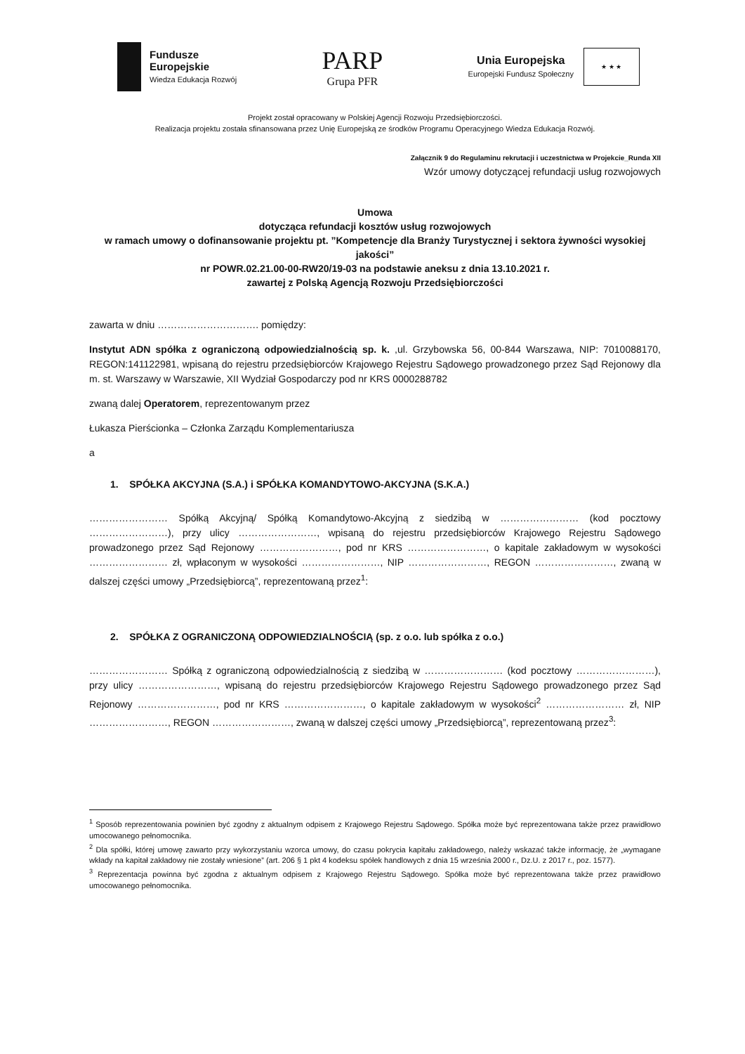Fundusze
Europejskie
Wiedza Edukacja Rozwój
PARP
Grupa PFR
Unia Europejska
Europejski Fundusz Społeczny
★ ★ ★
Projekt został opracowany w Polskiej Agencji Rozwoju Przedsiębiorczości.
Realizacja projektu została sfinansowana przez Unię Europejską ze środków Programu Operacyjnego Wiedza Edukacja Rozwój.
Załącznik 9 do Regulaminu rekrutacji i uczestnictwa w Projekcie_Runda XII
Wzór umowy dotyczącej refundacji usług rozwojowych
Umowa
dotycząca refundacji kosztów usług rozwojowych
w ramach umowy o dofinansowanie projektu pt. ”Kompetencje dla Branży Turystycznej i sektora żywności wysokiej jakości”
nr POWR.02.21.00-00-RW20/19-03 na podstawie aneksu z dnia 13.10.2021 r.
zawartej z Polską Agencją Rozwoju Przedsiębiorczości
zawarta w dniu …………………………. pomiędzy:
Instytut ADN spółka z ograniczoną odpowiedzialnością sp. k. ,ul. Grzybowska 56, 00-844 Warszawa, NIP: 7010088170, REGON:141122981, wpisaną do rejestru przedsiębiorców Krajowego Rejestru Sądowego prowadzonego przez Sąd Rejonowy dla m. st. Warszawy w Warszawie, XII Wydział Gospodarczy pod nr KRS 0000288782
zwaną dalej Operatorem, reprezentowanym przez
Łukasza Pierścionka – Członka Zarządu Komplementariusza
a
1. SPÓŁKA AKCYJNA (S.A.) i SPÓŁKA KOMANDYTOWO-AKCYJNA (S.K.A.)
…………………… Spółką Akcyjną/ Spółką Komandytowo-Akcyjną z siedzibą w …………………… (kod pocztowy ……………………), przy ulicy ……………………, wpisaną do rejestru przedsiębiorców Krajowego Rejestru Sądowego prowadzonego przez Sąd Rejonowy ……………………, pod nr KRS ……………………, o kapitale zakładowym w wysokości …………………… zł, wpłaconym w wysokości ……………………, NIP ……………………, REGON ……………………, zwaną w dalszej części umowy „Przedsiębiorcą”, reprezentowaną przez<sup>1</sup>:
2. SPÓŁKA Z OGRANICZONĄ ODPOWIEDZIALNOŚCIĄ (sp. z o.o. lub spółka z o.o.)
…………………… Spółką z ograniczoną odpowiedzialnością z siedzibą w …………………… (kod pocztowy ……………………), przy ulicy ……………………, wpisaną do rejestru przedsiębiorców Krajowego Rejestru Sądowego prowadzonego przez Sąd Rejonowy ……………………, pod nr KRS ……………………, o kapitale zakładowym w wysokości<sup>2</sup> …………………… zł, NIP ……………………, REGON ……………………, zwaną w dalszej części umowy „Przedsiębiorcą”, reprezentowaną przez<sup>3</sup>:
<sup>1</sup> Sposób reprezentowania powinien być zgodny z aktualnym odpisem z Krajowego Rejestru Sądowego. Spółka może być reprezentowana także przez prawidłowo umocowanego pełnomocnika.
<sup>2</sup> Dla spółki, której umowę zawarto przy wykorzystaniu wzorca umowy, do czasu pokrycia kapitału zakładowego, należy wskazać także informację, że „wymagane wkłady na kapitał zakładowy nie zostały wniesione” (art. 206 § 1 pkt 4 kodeksu spółek handlowych z dnia 15 września 2000 r., Dz.U. z 2017 r., poz. 1577).
<sup>3</sup> Reprezentacja powinna być zgodna z aktualnym odpisem z Krajowego Rejestru Sądowego. Spółka może być reprezentowana także przez prawidłowo umocowanego pełnomocnika.